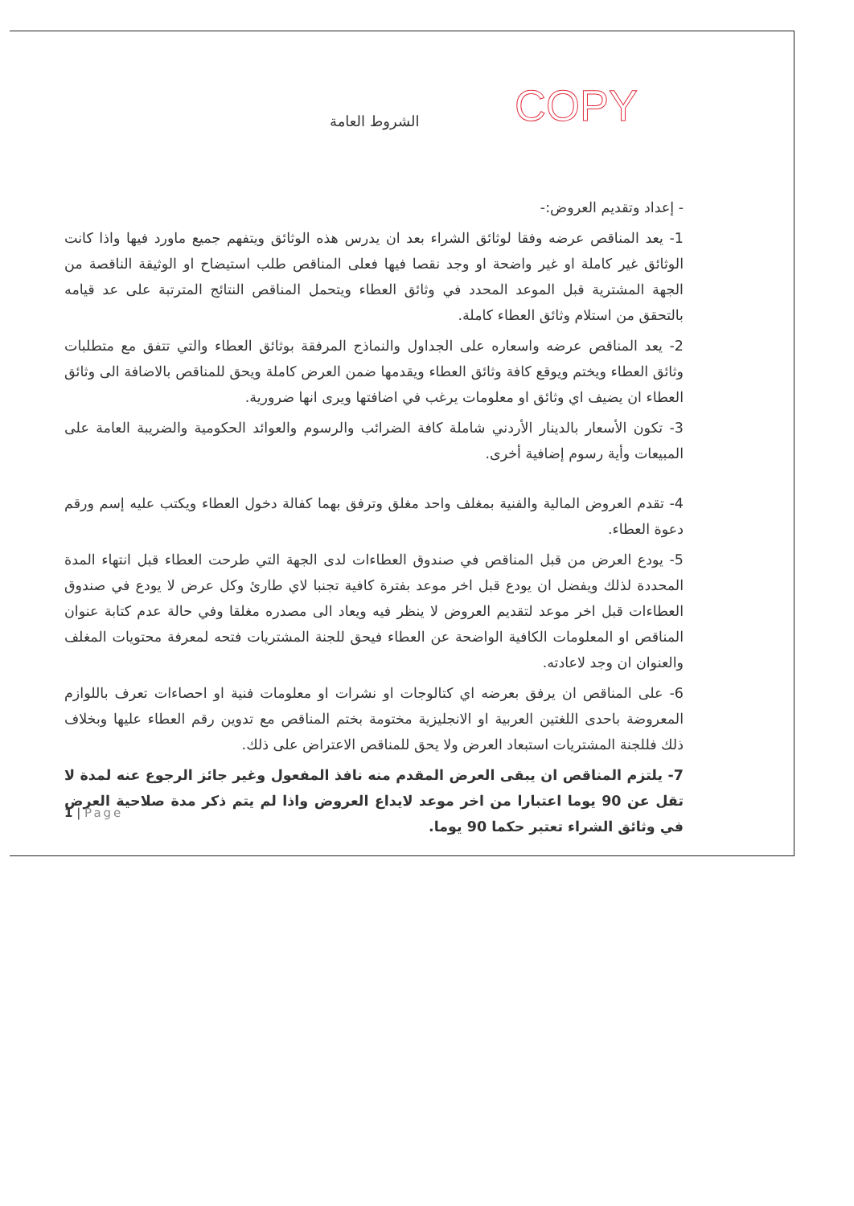الشروط العامة
COPY
- إعداد وتقديم العروض:-
1- يعد المناقص عرضه وفقا لوثائق الشراء بعد ان يدرس هذه الوثائق ويتفهم جميع ماورد فيها واذا كانت الوثائق غير كاملة او غير واضحة او وجد نقصا فيها فعلى المناقص طلب استيضاح او الوثيقة الناقصة من الجهة المشترية قبل الموعد المحدد في وثائق العطاء ويتحمل المناقص النتائج المترتبة على عد قيامه بالتحقق من استلام وثائق العطاء كاملة.
2- يعد المناقص عرضه واسعاره على الجداول والنماذج المرفقة بوثائق العطاء والتي تتفق مع متطلبات وثائق العطاء ويختم ويوقع كافة وثائق العطاء ويقدمها ضمن العرض كاملة ويحق للمناقص بالاضافة الى وثائق العطاء ان يضيف اي وثائق او معلومات يرغب في اضافتها ويرى انها ضرورية.
3- تكون الأسعار بالدينار الأردني شاملة كافة الضرائب والرسوم والعوائد الحكومية والضريبة العامة على المبيعات وأية رسوم إضافية أخرى.
4- تقدم العروض المالية والفنية بمغلف واحد مغلق وترفق بهما كفالة دخول العطاء ويكتب عليه إسم ورقم دعوة العطاء.
5- يودع العرض من قبل المناقص في صندوق العطاءات لدى الجهة التي طرحت العطاء قبل انتهاء المدة المحددة لذلك ويفضل ان يودع قبل اخر موعد بفترة كافية تجنبا لاي طارئ وكل عرض لا يودع في صندوق العطاءات قبل اخر موعد لتقديم العروض لا ينظر فيه ويعاد الى مصدره مغلقا وفي حالة عدم كتابة عنوان المناقص او المعلومات الكافية الواضحة عن العطاء فيحق للجنة المشتريات فتحه لمعرفة محتويات المغلف والعنوان ان وجد لاعادته.
6- على المناقص ان يرفق بعرضه اي كتالوجات او نشرات او معلومات فنية او احصاءات تعرف باللوازم المعروضة باحدى اللغتين العربية او الانجليزية مختومة بختم المناقص مع تدوين رقم العطاء عليها وبخلاف ذلك فللجنة المشتريات استبعاد العرض ولا يحق للمناقص الاعتراض على ذلك.
7- يلتزم المناقص ان يبقى العرض المقدم منه نافذ المفعول وغير جائز الرجوع عنه لمدة لا تقل عن 90 يوما اعتبارا من اخر موعد لايداع العروض واذا لم يتم ذكر مدة صلاحية العرض في وثائق الشراء تعتبر حكما 90 يوما.
1 | Page